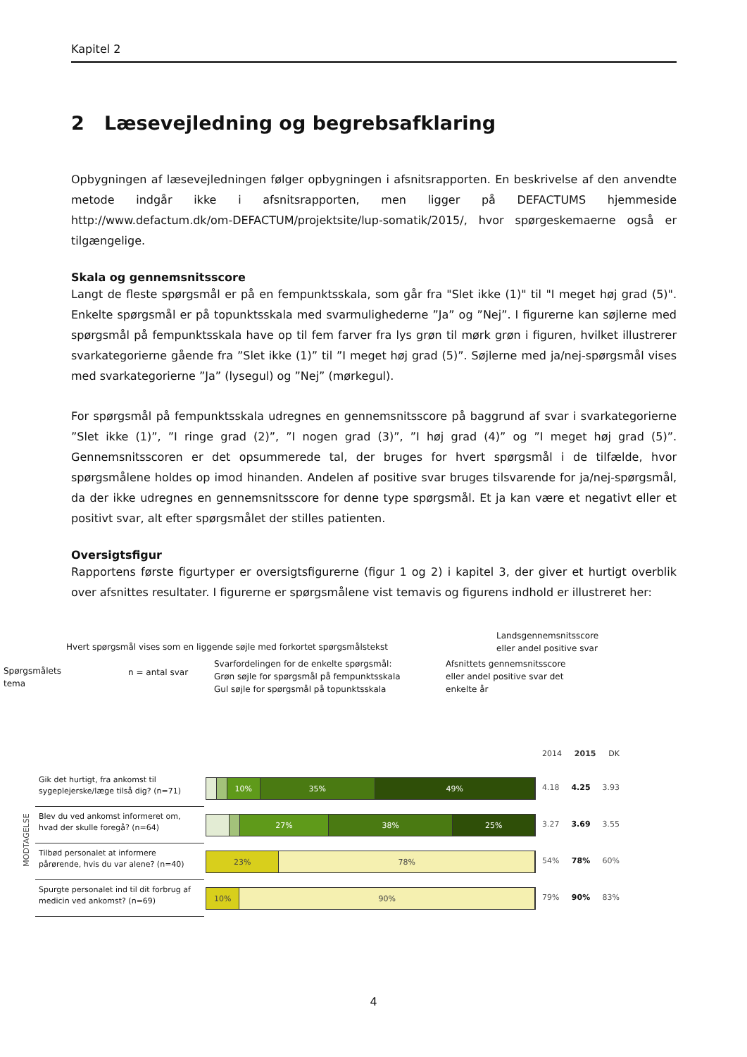Kapitel 2
2 Læsevejledning og begrebsafklaring
Opbygningen af læsevejledningen følger opbygningen i afsnitsrapporten. En beskrivelse af den anvendte metode indgår ikke i afsnitsrapporten, men ligger på DEFACTUMS hjemmeside http://www.defactum.dk/om-DEFACTUM/projektsite/lup-somatik/2015/, hvor spørgeskemaerne også er tilgængelige.
Skala og gennemsnitsscore
Langt de fleste spørgsmål er på en fempunktsskala, som går fra "Slet ikke (1)" til "I meget høj grad (5)". Enkelte spørgsmål er på topunktsskala med svarmulighederne ”Ja” og ”Nej”. I figurerne kan søjlerne med spørgsmål på fempunktsskala have op til fem farver fra lys grøn til mørk grøn i figuren, hvilket illustrerer svarkategorierne gående fra ”Slet ikke (1)” til ”I meget høj grad (5)”. Søjlerne med ja/nej-spørgsmål vises med svarkategorierne ”Ja” (lysegul) og ”Nej” (mørkegul).
For spørgsmål på fempunktsskala udregnes en gennemsnitsscore på baggrund af svar i svarkategorierne ”Slet ikke (1)”, ”I ringe grad (2)”, ”I nogen grad (3)”, ”I høj grad (4)” og ”I meget høj grad (5)”. Gennemsnitsscoren er det opsummerede tal, der bruges for hvert spørgsmål i de tilfælde, hvor spørgsmålene holdes op imod hinanden. Andelen af positive svar bruges tilsvarende for ja/nej-spørgsmål, da der ikke udregnes en gennemsnitsscore for denne type spørgsmål. Et ja kan være et negativt eller et positivt svar, alt efter spørgsmålet der stilles patienten.
Oversigtsfigur
Rapportens første figurtyper er oversigtsfigurerne (figur 1 og 2) i kapitel 3, der giver et hurtigt overblik over afsnittes resultater. I figurerne er spørgsmålene vist temavis og figurens indhold er illustreret her:
Landsgennemsnitsscore
eller andel positive svar
Hvert spørgsmål vises som en liggende søjle med forkortet spørgsmålstekst
Spørgsmålets
tema
n = antal svar
Svarfordelingen for de enkelte spørgsmål:
Grøn søjle for spørgsmål på fempunktsskala
Gul søjle for spørgsmål på topunktsskala
Afsnittets gennemsnitsscore
eller andel positive svar det
enkelte år
2014 2015 DK
MODTAGELSE
Gik det hurtigt, fra ankomst til sygeplejerske/læge tilså dig? (n=71)
10% 35% 49%
4.18 4.25 3.93
Blev du ved ankomst informeret om, hvad der skulle foregå? (n=64)
27% 38% 25%
3.27 3.69 3.55
Tilbød personalet at informere pårørende, hvis du var alene? (n=40)
23% 78%
54% 78% 60%
Spurgte personalet ind til dit forbrug af medicin ved ankomst? (n=69)
10% 90%
79% 90% 83%
4